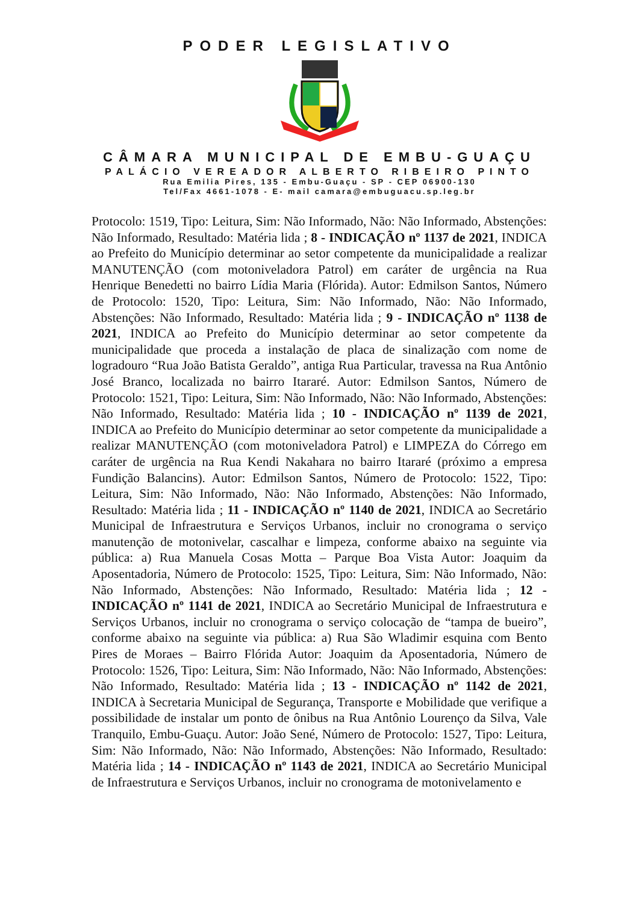PODER LEGISLATIVO
CÂMARA MUNICIPAL DE EMBU-GUAÇU
PALÁCIO VEREADOR ALBERTO RIBEIRO PINTO
Rua Emilia Pires, 135 - Embu-Guaçu - SP - CEP 06900-130
Tel/Fax 4661-1078 - E- mail camara@embuguacu.sp.leg.br
Protocolo: 1519, Tipo: Leitura, Sim: Não Informado, Não: Não Informado, Abstenções: Não Informado, Resultado: Matéria lida ; 8 - INDICAÇÃO nº 1137 de 2021, INDICA ao Prefeito do Município determinar ao setor competente da municipalidade a realizar MANUTENÇÃO (com motoniveladora Patrol) em caráter de urgência na Rua Henrique Benedetti no bairro Lídia Maria (Flórida). Autor: Edmilson Santos, Número de Protocolo: 1520, Tipo: Leitura, Sim: Não Informado, Não: Não Informado, Abstenções: Não Informado, Resultado: Matéria lida ; 9 - INDICAÇÃO nº 1138 de 2021, INDICA ao Prefeito do Município determinar ao setor competente da municipalidade que proceda a instalação de placa de sinalização com nome de logradouro “Rua João Batista Geraldo”, antiga Rua Particular, travessa na Rua Antônio José Branco, localizada no bairro Itararé. Autor: Edmilson Santos, Número de Protocolo: 1521, Tipo: Leitura, Sim: Não Informado, Não: Não Informado, Abstenções: Não Informado, Resultado: Matéria lida ; 10 - INDICAÇÃO nº 1139 de 2021, INDICA ao Prefeito do Município determinar ao setor competente da municipalidade a realizar MANUTENÇÃO (com motoniveladora Patrol) e LIMPEZA do Córrego em caráter de urgência na Rua Kendi Nakahara no bairro Itararé (próximo a empresa Fundição Balancins). Autor: Edmilson Santos, Número de Protocolo: 1522, Tipo: Leitura, Sim: Não Informado, Não: Não Informado, Abstenções: Não Informado, Resultado: Matéria lida ; 11 - INDICAÇÃO nº 1140 de 2021, INDICA ao Secretário Municipal de Infraestrutura e Serviços Urbanos, incluir no cronograma o serviço manutenção de motonivelar, cascalhar e limpeza, conforme abaixo na seguinte via pública: a) Rua Manuela Cosas Motta – Parque Boa Vista Autor: Joaquim da Aposentadoria, Número de Protocolo: 1525, Tipo: Leitura, Sim: Não Informado, Não: Não Informado, Abstenções: Não Informado, Resultado: Matéria lida ; 12 - INDICAÇÃO nº 1141 de 2021, INDICA ao Secretário Municipal de Infraestrutura e Serviços Urbanos, incluir no cronograma o serviço colocação de “tampa de bueiro”, conforme abaixo na seguinte via pública: a) Rua São Wladimir esquina com Bento Pires de Moraes – Bairro Flórida Autor: Joaquim da Aposentadoria, Número de Protocolo: 1526, Tipo: Leitura, Sim: Não Informado, Não: Não Informado, Abstenções: Não Informado, Resultado: Matéria lida ; 13 - INDICAÇÃO nº 1142 de 2021, INDICA à Secretaria Municipal de Segurança, Transporte e Mobilidade que verifique a possibilidade de instalar um ponto de ônibus na Rua Antônio Lourenço da Silva, Vale Tranquilo, Embu-Guaçu. Autor: João Sené, Número de Protocolo: 1527, Tipo: Leitura, Sim: Não Informado, Não: Não Informado, Abstenções: Não Informado, Resultado: Matéria lida ; 14 - INDICAÇÃO nº 1143 de 2021, INDICA ao Secretário Municipal de Infraestrutura e Serviços Urbanos, incluir no cronograma de motonivelamento e